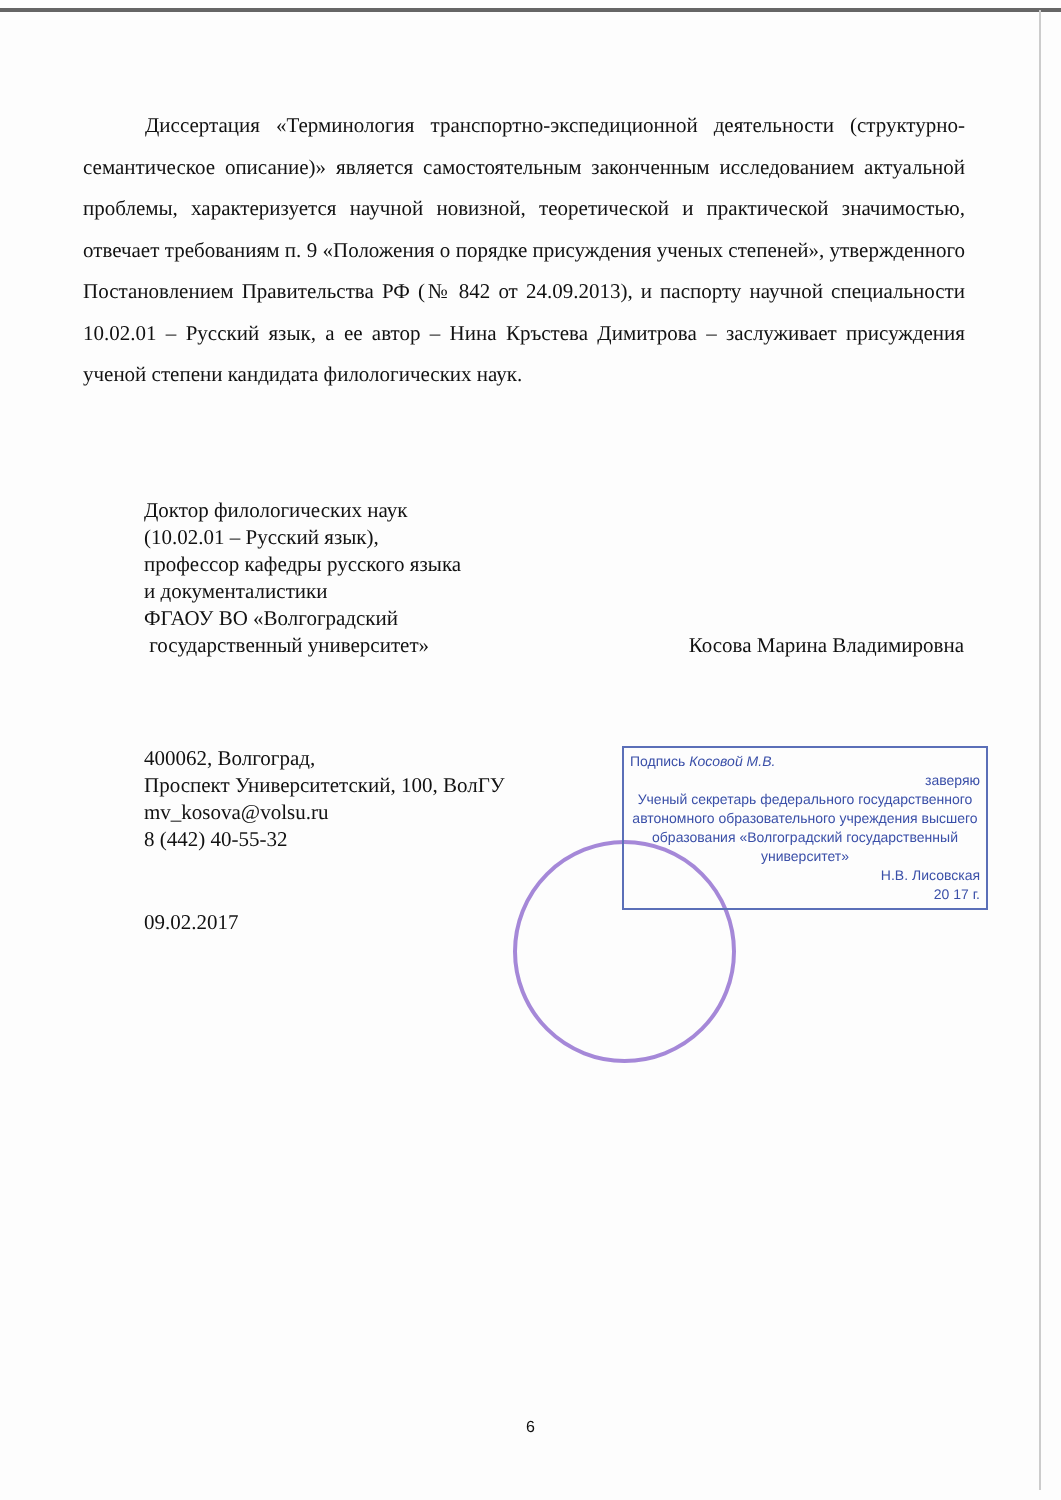Диссертация «Терминология транспортно-экспедиционной деятельности (структурно-семантическое описание)» является самостоятельным законченным исследованием актуальной проблемы, характеризуется научной новизной, теоретической и практической значимостью, отвечает требованиям п. 9 «Положения о порядке присуждения ученых степеней», утвержденного Постановлением Правительства РФ (№ 842 от 24.09.2013), и паспорту научной специальности 10.02.01 – Русский язык, а ее автор – Нина Кръстева Димитрова – заслуживает присуждения ученой степени кандидата филологических наук.
Доктор филологических наук
(10.02.01 – Русский язык),
профессор кафедры русского языка
и документалистики
ФГАОУ ВО «Волгоградский
государственный университет» Косова Марина Владимировна
400062, Волгоград,
Проспект Университетский, 100, ВолГУ
mv_kosova@volsu.ru
8 (442) 40-55-32
09.02.2017
Подпись Косовой М.В.
заверяю
Ученый секретарь федерального государственного автономного образовательного учреждения высшего образования «Волгоградский государственный университет»
Н.В. Лисовская
20 17 г.
6